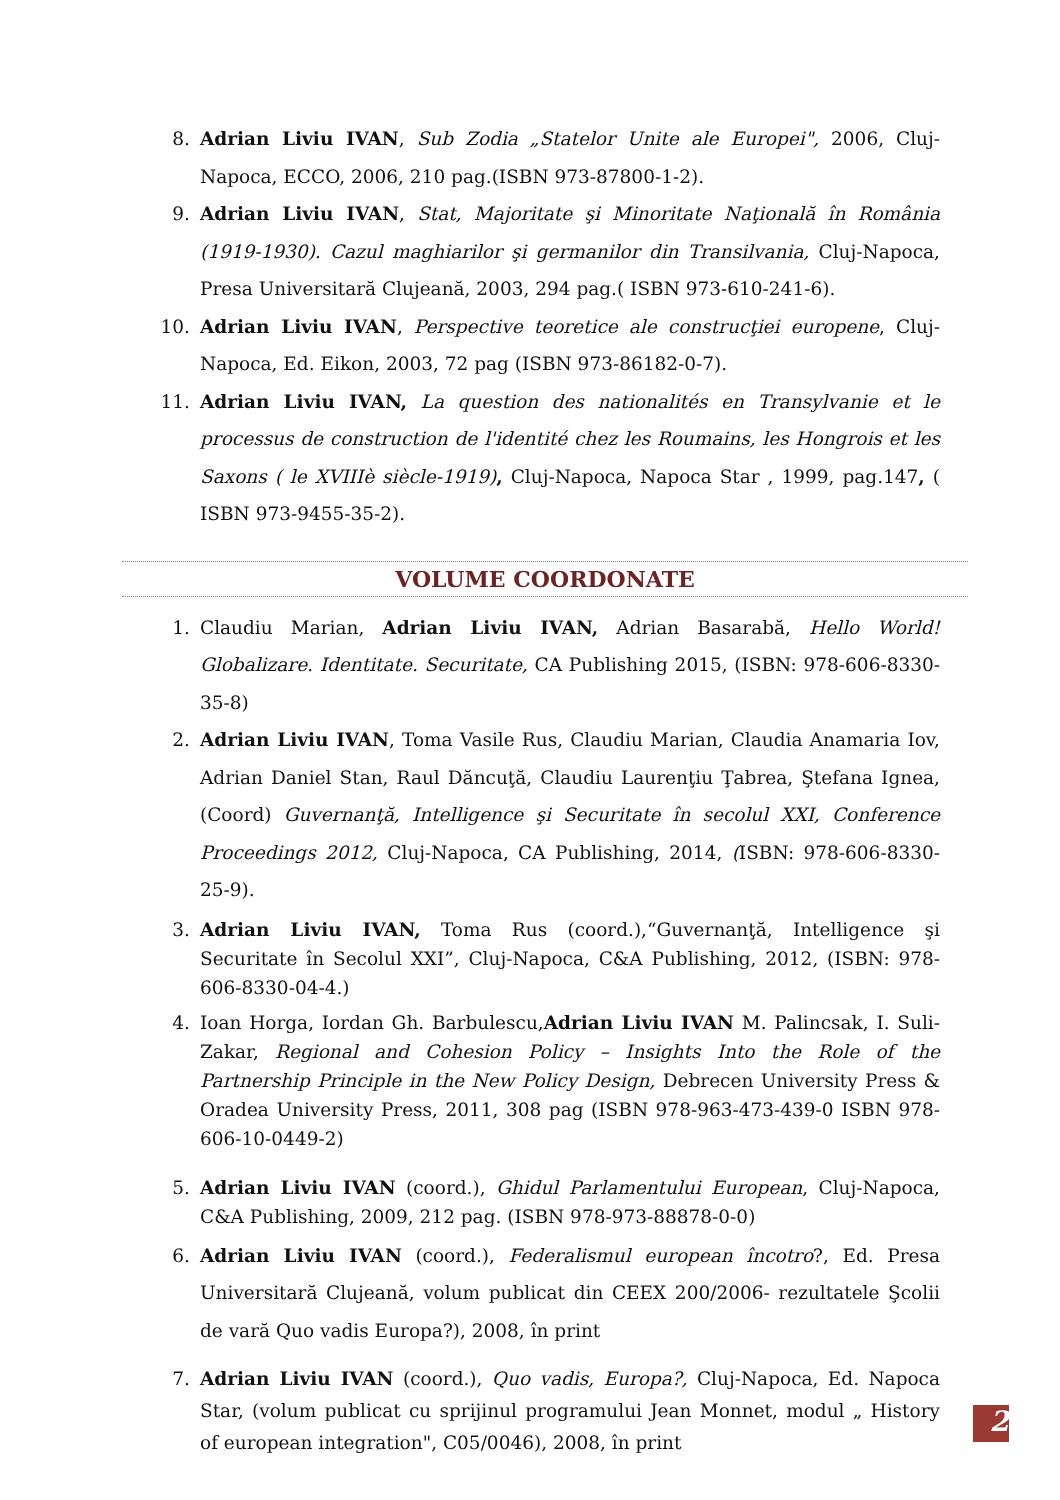8. Adrian Liviu IVAN, Sub Zodia „Statelor Unite ale Europei", 2006, Cluj-Napoca, ECCO, 2006, 210 pag.(ISBN 973-87800-1-2).
9. Adrian Liviu IVAN, Stat, Majoritate şi Minoritate Naţională în România (1919-1930). Cazul maghiarilor şi germanilor din Transilvania, Cluj-Napoca, Presa Universitară Clujeană, 2003, 294 pag.( ISBN 973-610-241-6).
10. Adrian Liviu IVAN, Perspective teoretice ale construcţiei europene, Cluj-Napoca, Ed. Eikon, 2003, 72 pag (ISBN 973-86182-0-7).
11. Adrian Liviu IVAN, La question des nationalités en Transylvanie et le processus de construction de l'identité chez les Roumains, les Hongrois et les Saxons ( le XVIIIè siècle-1919), Cluj-Napoca, Napoca Star , 1999, pag.147, ( ISBN 973-9455-35-2).
VOLUME COORDONATE
1. Claudiu Marian, Adrian Liviu IVAN, Adrian Basarabă, Hello World! Globalizare. Identitate. Securitate, CA Publishing 2015, (ISBN: 978-606-8330-35-8)
2. Adrian Liviu IVAN, Toma Vasile Rus, Claudiu Marian, Claudia Anamaria Iov, Adrian Daniel Stan, Raul Dăncuţă, Claudiu Laurenţiu Ţabrea, Ştefana Ignea, (Coord) Guvernanţă, Intelligence şi Securitate în secolul XXI, Conference Proceedings 2012, Cluj-Napoca, CA Publishing, 2014, (ISBN: 978-606-8330-25-9).
3. Adrian Liviu IVAN, Toma Rus (coord.),“Guvernanţă, Intelligence şi Securitate în Secolul XXI”, Cluj-Napoca, C&A Publishing, 2012, (ISBN: 978-606-8330-04-4.)
4. Ioan Horga, Iordan Gh. Barbulescu,Adrian Liviu IVAN M. Palincsak, I. Suli-Zakar, Regional and Cohesion Policy – Insights Into the Role of the Partnership Principle in the New Policy Design, Debrecen University Press & Oradea University Press, 2011, 308 pag (ISBN 978-963-473-439-0 ISBN 978-606-10-0449-2)
5. Adrian Liviu IVAN (coord.), Ghidul Parlamentului European, Cluj-Napoca, C&A Publishing, 2009, 212 pag. (ISBN 978-973-88878-0-0)
6. Adrian Liviu IVAN (coord.), Federalismul european încotro?, Ed. Presa Universitară Clujeană, volum publicat din CEEX 200/2006- rezultatele Şcolii de vară Quo vadis Europa?), 2008, în print
7. Adrian Liviu IVAN (coord.), Quo vadis, Europa?, Cluj-Napoca, Ed. Napoca Star, (volum publicat cu sprijinul programului Jean Monnet, modul „ History of european integration", C05/0046), 2008, în print
2